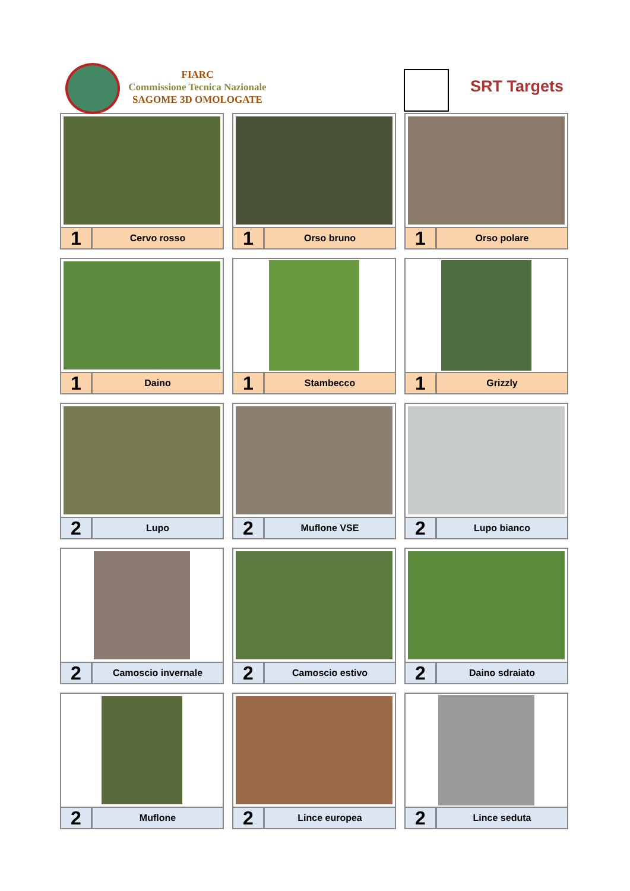FIARC
Commissione Tecnica Nazionale
SAGOME 3D OMOLOGATE
SRT Targets
1
Cervo rosso
1
Orso bruno
1
Orso polare
1
Daino
1
Stambecco
1
Grizzly
2
Lupo
2
Muflone VSE
2
Lupo bianco
2
Camoscio invernale
2
Camoscio estivo
2
Daino sdraiato
2
Muflone
2
Lince europea
2
Lince seduta